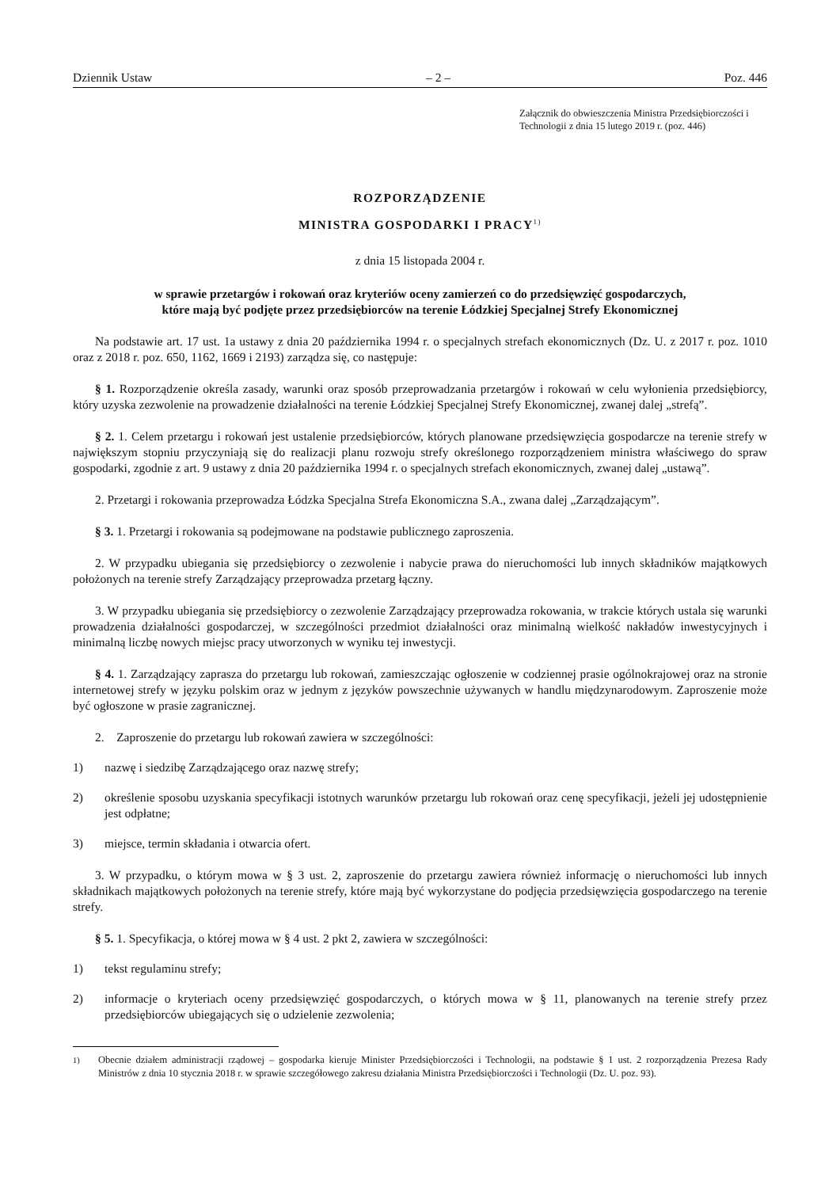Dziennik Ustaw – 2 – Poz. 446
Załącznik do obwieszczenia Ministra Przedsiębiorczości i Technologii z dnia 15 lutego 2019 r. (poz. 446)
ROZPORZĄDZENIE
MINISTRA GOSPODARKI I PRACY<sup>1)</sup>
z dnia 15 listopada 2004 r.
w sprawie przetargów i rokowań oraz kryteriów oceny zamierzeń co do przedsięwzięć gospodarczych,
które mają być podjęte przez przedsiębiorców na terenie Łódzkiej Specjalnej Strefy Ekonomicznej
Na podstawie art. 17 ust. 1a ustawy z dnia 20 października 1994 r. o specjalnych strefach ekonomicznych (Dz. U. z 2017 r. poz. 1010 oraz z 2018 r. poz. 650, 1162, 1669 i 2193) zarządza się, co następuje:
§ 1. Rozporządzenie określa zasady, warunki oraz sposób przeprowadzania przetargów i rokowań w celu wyłonienia przedsiębiorcy, który uzyska zezwolenie na prowadzenie działalności na terenie Łódzkiej Specjalnej Strefy Ekonomicznej, zwanej dalej „strefą”.
§ 2. 1. Celem przetargu i rokowań jest ustalenie przedsiębiorców, których planowane przedsięwzięcia gospodarcze na terenie strefy w największym stopniu przyczyniają się do realizacji planu rozwoju strefy określonego rozporządzeniem ministra właściwego do spraw gospodarki, zgodnie z art. 9 ustawy z dnia 20 października 1994 r. o specjalnych strefach ekonomicznych, zwanej dalej „ustawą”.
2. Przetargi i rokowania przeprowadza Łódzka Specjalna Strefa Ekonomiczna S.A., zwana dalej „Zarządzającym”.
§ 3. 1. Przetargi i rokowania są podejmowane na podstawie publicznego zaproszenia.
2. W przypadku ubiegania się przedsiębiorcy o zezwolenie i nabycie prawa do nieruchomości lub innych składników majątkowych położonych na terenie strefy Zarządzający przeprowadza przetarg łączny.
3. W przypadku ubiegania się przedsiębiorcy o zezwolenie Zarządzający przeprowadza rokowania, w trakcie których ustala się warunki prowadzenia działalności gospodarczej, w szczególności przedmiot działalności oraz minimalną wielkość nakładów inwestycyjnych i minimalną liczbę nowych miejsc pracy utworzonych w wyniku tej inwestycji.
§ 4. 1. Zarządzający zaprasza do przetargu lub rokowań, zamieszczając ogłoszenie w codziennej prasie ogólnokrajowej oraz na stronie internetowej strefy w języku polskim oraz w jednym z języków powszechnie używanych w handlu międzynarodowym. Zaproszenie może być ogłoszone w prasie zagranicznej.
2. Zaproszenie do przetargu lub rokowań zawiera w szczególności:
1) nazwę i siedzibę Zarządzającego oraz nazwę strefy;
2) określenie sposobu uzyskania specyfikacji istotnych warunków przetargu lub rokowań oraz cenę specyfikacji, jeżeli jej udostępnienie jest odpłatne;
3) miejsce, termin składania i otwarcia ofert.
3. W przypadku, o którym mowa w § 3 ust. 2, zaproszenie do przetargu zawiera również informację o nieruchomości lub innych składnikach majątkowych położonych na terenie strefy, które mają być wykorzystane do podjęcia przedsięwzięcia gospodarczego na terenie strefy.
§ 5. 1. Specyfikacja, o której mowa w § 4 ust. 2 pkt 2, zawiera w szczególności:
1) tekst regulaminu strefy;
2) informacje o kryteriach oceny przedsięwzięć gospodarczych, o których mowa w § 11, planowanych na terenie strefy przez przedsiębiorców ubiegających się o udzielenie zezwolenia;
<sup>1)</sup> Obecnie działem administracji rządowej – gospodarka kieruje Minister Przedsiębiorczości i Technologii, na podstawie § 1 ust. 2 rozporządzenia Prezesa Rady Ministrów z dnia 10 stycznia 2018 r. w sprawie szczegółowego zakresu działania Ministra Przedsiębiorczości i Technologii (Dz. U. poz. 93).